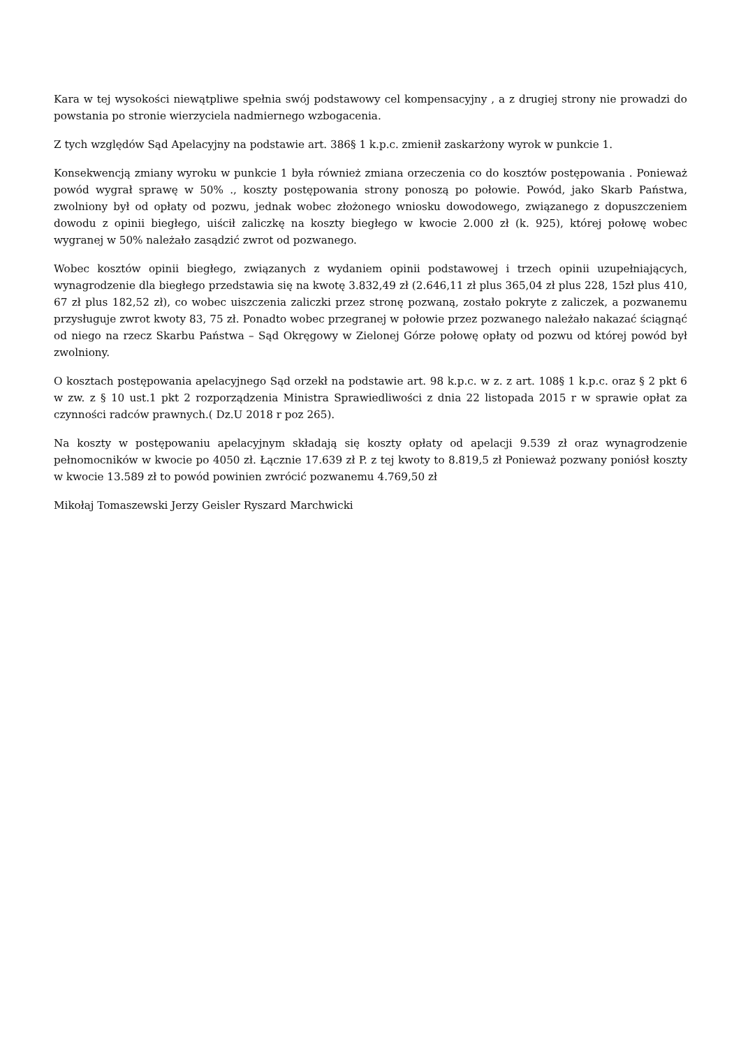Kara w tej wysokości niewątpliwe spełnia swój podstawowy cel kompensacyjny , a z drugiej strony nie prowadzi do powstania po stronie wierzyciela nadmiernego wzbogacenia.
Z tych względów Sąd Apelacyjny na podstawie art. 386§ 1 k.p.c. zmienił zaskarżony wyrok w punkcie 1.
Konsekwencją zmiany wyroku w punkcie 1 była również zmiana orzeczenia co do kosztów postępowania . Ponieważ powód wygrał sprawę w 50% ., koszty postępowania strony ponoszą po połowie. Powód, jako Skarb Państwa, zwolniony był od opłaty od pozwu, jednak wobec złożonego wniosku dowodowego, związanego z dopuszczeniem dowodu z opinii biegłego, uiścił zaliczkę na koszty biegłego w kwocie 2.000 zł (k. 925), której połowę wobec wygranej w 50% należało zasądzić zwrot od pozwanego.
Wobec kosztów opinii biegłego, związanych z wydaniem opinii podstawowej i trzech opinii uzupełniających, wynagrodzenie dla biegłego przedstawia się na kwotę 3.832,49 zł (2.646,11 zł plus 365,04 zł plus 228, 15zł plus 410, 67 zł plus 182,52 zł), co wobec uiszczenia zaliczki przez stronę pozwaną, zostało pokryte z zaliczek, a pozwanemu przysługuje zwrot kwoty 83, 75 zł. Ponadto wobec przegranej w połowie przez pozwanego należało nakazać ściągnąć od niego na rzecz Skarbu Państwa – Sąd Okręgowy w Zielonej Górze połowę opłaty od pozwu od której powód był zwolniony.
O kosztach postępowania apelacyjnego Sąd orzekł na podstawie art. 98 k.p.c. w z. z art. 108§ 1 k.p.c. oraz § 2 pkt 6 w zw. z § 10 ust.1 pkt 2 rozporządzenia Ministra Sprawiedliwości z dnia 22 listopada 2015 r w sprawie opłat za czynności radców prawnych.( Dz.U 2018 r poz 265).
Na koszty w postępowaniu apelacyjnym składają się koszty opłaty od apelacji 9.539 zł oraz wynagrodzenie pełnomocników w kwocie po 4050 zł. Łącznie 17.639 zł P. z tej kwoty to 8.819,5 zł Ponieważ pozwany poniósł koszty w kwocie 13.589 zł to powód powinien zwrócić pozwanemu 4.769,50 zł
Mikołaj Tomaszewski Jerzy Geisler Ryszard Marchwicki